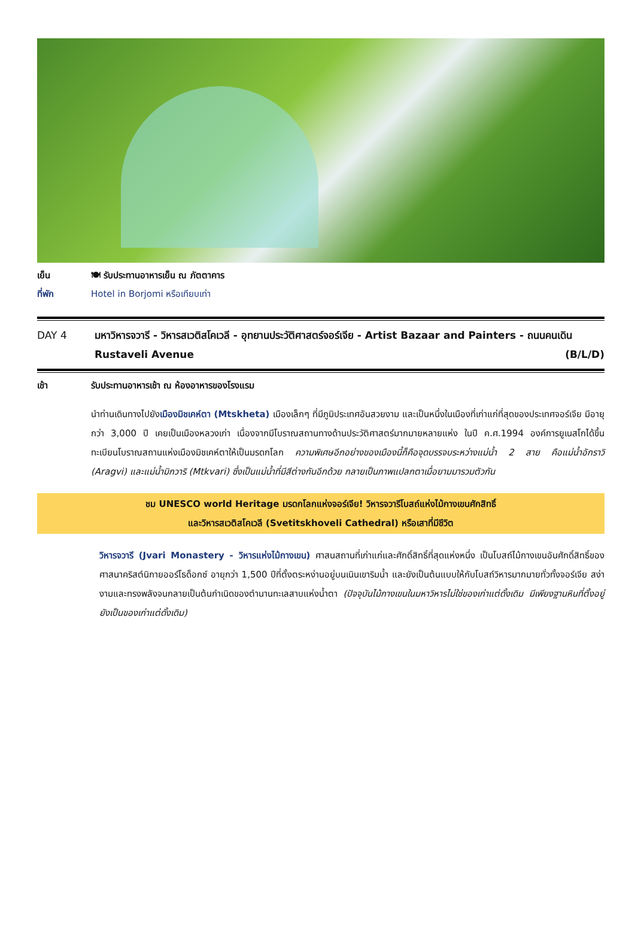เย็น 🍽 รับประทานอาหารเย็น ณ ภัตตาคาร
ที่พัก Hotel in Borjomi หรือเทียบเท่า
DAY 4 มหาวิหารจวารี - วิหารสเวติสโคเวลี - อุทยานประวัติศาสตร์จอร์เจีย - Artist Bazaar and Painters - ถนนคนเดิน Rustaveli Avenue (B/L/D)
เช้า รับประทานอาหารเช้า ณ ห้องอาหารของโรงแรม
นำท่านเดินทางไปยังเมืองมิชเคห์ตา (Mtskheta) เมืองเล็กๆ ที่มีภูมิประเทศอันสวยงาม และเป็นหนึ่งในเมืองที่เก่าแก่ที่สุดของประเทศจอร์เจีย มีอายุกว่า 3,000 ปี เคยเป็นเมืองหลวงเก่า เนื่องจากมีโบราณสถานทางด้านประวัติศาสตร์มากมายหลายแห่ง ในปี ค.ศ.1994 องค์การยูเนสโกได้ขึ้นทะเบียนโบราณสถานแห่งเมืองมิชเคห์ตาให้เป็นมรดกโลก ความพิเศษอีกอย่างของเมืองนี้ก็คือจุดบรรจบระหว่างแม่น้ำ 2 สาย คือแม่น้ำอักราวิ (Aragvi) และแม่น้ำมิกวาริ (Mtkvari) ซึ่งเป็นแม่น้ำที่มีสีต่างกันอีกด้วย กลายเป็นภาพแปลกตาเมื่อยามมารวมตัวกัน
ชม UNESCO world Heritage มรดกโลกแห่งจอร์เจีย! วิหารจวารีโบสถ์แห่งไม้กางเขนศักสิทธิ์
และวิหารสเวติสโคเวลี (Svetitskhoveli Cathedral) หรือเสาที่มีชีวิต
วิหารจวารี (Jvari Monastery - วิหารแห่งไม้กางเขน) ศาสนสถานที่เก่าแก่และศักดิ์สิทธิ์ที่สุดแห่งหนึ่ง เป็นโบสถ์ไม้กางเขนอันศักดิ์สิทธิ์ของศาสนาคริสต์นิกายออร์โธด็อกซ์ อายุกว่า 1,500 ปีที่ตั้งตระหง่านอยู่บนเนินเขาริมน้ำ และยังเป็นต้นแบบให้กับโบสถ์วิหารมากมายทั่วทั้งจอร์เจีย สง่างามและทรงพลังจนกลายเป็นต้นกำเนิดของตำนานทะเลสาบแห่งน้ำตา (ปัจจุบันไม้กางเขนในมหาวิหารไม่ใช่ของเก่าแต่ดั้งเดิม มีเพียงฐานหินที่ตั้งอยู่ ยังเป็นของเก่าแต่ดั้งเดิม)